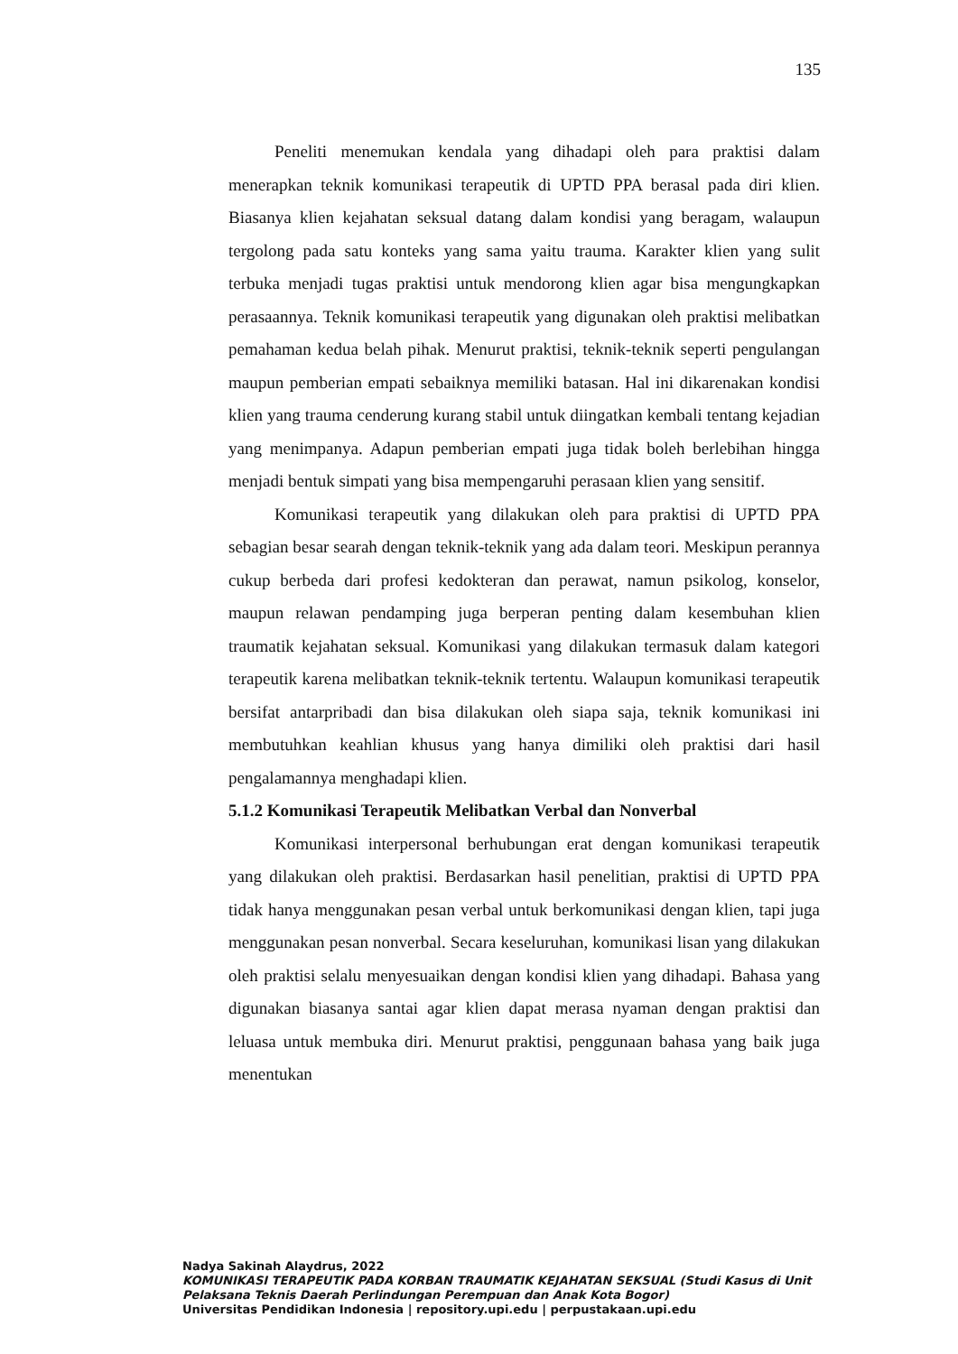135
Peneliti menemukan kendala yang dihadapi oleh para praktisi dalam menerapkan teknik komunikasi terapeutik di UPTD PPA berasal pada diri klien. Biasanya klien kejahatan seksual datang dalam kondisi yang beragam, walaupun tergolong pada satu konteks yang sama yaitu trauma. Karakter klien yang sulit terbuka menjadi tugas praktisi untuk mendorong klien agar bisa mengungkapkan perasaannya. Teknik komunikasi terapeutik yang digunakan oleh praktisi melibatkan pemahaman kedua belah pihak. Menurut praktisi, teknik-teknik seperti pengulangan maupun pemberian empati sebaiknya memiliki batasan. Hal ini dikarenakan kondisi klien yang trauma cenderung kurang stabil untuk diingatkan kembali tentang kejadian yang menimpanya. Adapun pemberian empati juga tidak boleh berlebihan hingga menjadi bentuk simpati yang bisa mempengaruhi perasaan klien yang sensitif.
Komunikasi terapeutik yang dilakukan oleh para praktisi di UPTD PPA sebagian besar searah dengan teknik-teknik yang ada dalam teori. Meskipun perannya cukup berbeda dari profesi kedokteran dan perawat, namun psikolog, konselor, maupun relawan pendamping juga berperan penting dalam kesembuhan klien traumatik kejahatan seksual. Komunikasi yang dilakukan termasuk dalam kategori terapeutik karena melibatkan teknik-teknik tertentu. Walaupun komunikasi terapeutik bersifat antarpribadi dan bisa dilakukan oleh siapa saja, teknik komunikasi ini membutuhkan keahlian khusus yang hanya dimiliki oleh praktisi dari hasil pengalamannya menghadapi klien.
5.1.2 Komunikasi Terapeutik Melibatkan Verbal dan Nonverbal
Komunikasi interpersonal berhubungan erat dengan komunikasi terapeutik yang dilakukan oleh praktisi. Berdasarkan hasil penelitian, praktisi di UPTD PPA tidak hanya menggunakan pesan verbal untuk berkomunikasi dengan klien, tapi juga menggunakan pesan nonverbal. Secara keseluruhan, komunikasi lisan yang dilakukan oleh praktisi selalu menyesuaikan dengan kondisi klien yang dihadapi. Bahasa yang digunakan biasanya santai agar klien dapat merasa nyaman dengan praktisi dan leluasa untuk membuka diri. Menurut praktisi, penggunaan bahasa yang baik juga menentukan
Nadya Sakinah Alaydrus, 2022
KOMUNIKASI TERAPEUTIK PADA KORBAN TRAUMATIK KEJAHATAN SEKSUAL (Studi Kasus di Unit Pelaksana Teknis Daerah Perlindungan Perempuan dan Anak Kota Bogor)
Universitas Pendidikan Indonesia | repository.upi.edu | perpustakaan.upi.edu